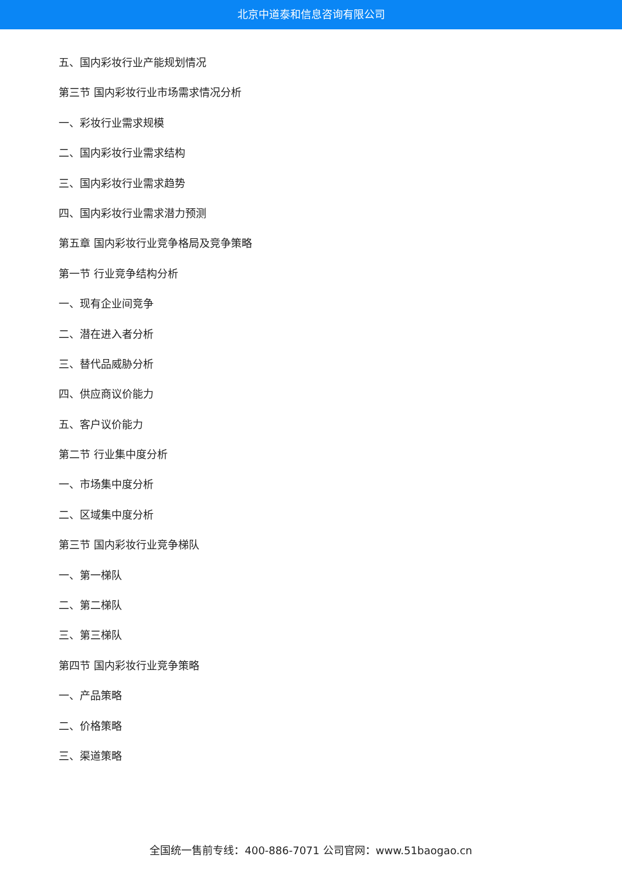北京中道泰和信息咨询有限公司
五、国内彩妆行业产能规划情况
第三节 国内彩妆行业市场需求情况分析
一、彩妆行业需求规模
二、国内彩妆行业需求结构
三、国内彩妆行业需求趋势
四、国内彩妆行业需求潜力预测
第五章 国内彩妆行业竞争格局及竞争策略
第一节 行业竞争结构分析
一、现有企业间竞争
二、潜在进入者分析
三、替代品威胁分析
四、供应商议价能力
五、客户议价能力
第二节 行业集中度分析
一、市场集中度分析
二、区域集中度分析
第三节 国内彩妆行业竞争梯队
一、第一梯队
二、第二梯队
三、第三梯队
第四节 国内彩妆行业竞争策略
一、产品策略
二、价格策略
三、渠道策略
全国统一售前专线：400-886-7071 公司官网：www.51baogao.cn